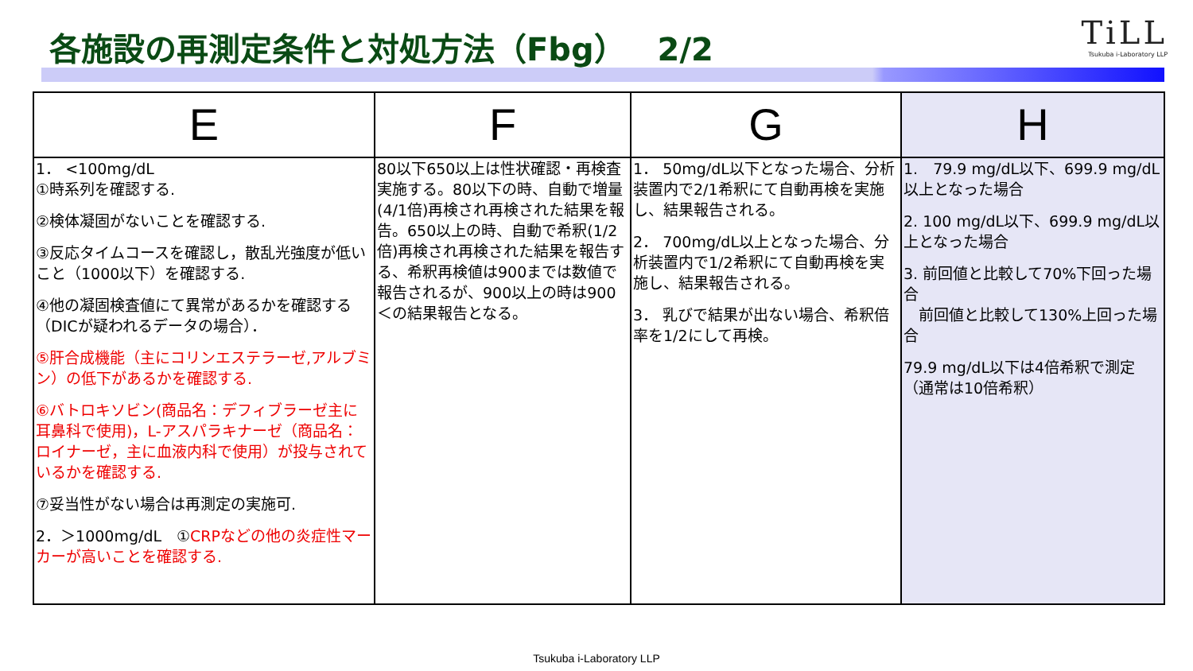各施設の再測定条件と対処方法（Fbg）　2/2
TiLL
Tsukuba i-Laboratory LLP
| E | F | G | H |
| --- | --- | --- | --- |
| 1． <100mg/dL ①時系列を確認する. ②検体凝固がないことを確認する. ③反応タイムコースを確認し，散乱光強度が低いこと（1000以下）を確認する. ④他の凝固検査値にて異常があるかを確認する（DICが疑われるデータの場合）． ⑤肝合成機能（主にコリンエステラーゼ,アルブミン）の低下があるかを確認する. ⑥バトロキソビン(商品名：デフィブラーゼ主に耳鼻科で使用)，L-アスパラキナーゼ（商品名：ロイナーゼ，主に血液内科で使用）が投与されているかを確認する. ⑦妥当性がない場合は再測定の実施可. 2．＞1000mg/dL ① CRPなどの他の炎症性マーカーが高いことを確認する. | 80以下650以上は性状確認・再検査実施する。80以下の時、自動で増量(4/1倍)再検され再検された結果を報告。650以上の時、自動で希釈(1/2倍)再検され再検された結果を報告する、希釈再検値は900までは数値で報告されるが、900以上の時は900＜の結果報告となる。 | 1． 50mg/dL以下となった場合、分析装置内で2/1希釈にて自動再検を実施し、結果報告される。 2． 700mg/dL以上となった場合、分析装置内で1/2希釈にて自動再検を実施し、結果報告される。 3． 乳びで結果が出ない場合、希釈倍率を1/2にして再検。 | 1. 79.9 mg/dL以下、699.9 mg/dL以上となった場合 2. 100 mg/dL以下、699.9 mg/dL以上となった場合 3. 前回値と比較して70%下回った場合 前回値と比較して130%上回った場合 79.9 mg/dL以下は4倍希釈で測定（通常は10倍希釈） |
Tsukuba i-Laboratory LLP